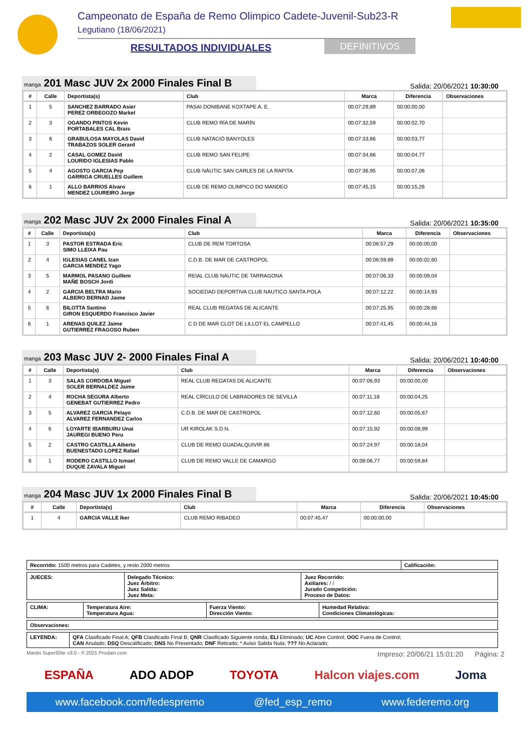Campeonato de España de Remo Olimpico Cadete-Juvenil-Sub23-R
Legutiano (18/06/2021)
RESULTADOS INDIVIDUALES DEFINITIVOS
manga 201 Masc JUV 2x 2000 Finales Final B
Salida: 20/06/2021 10:30:00
| # | Calle | Deportista(s) | Club | Marca | Diferencia | Observaciones |
| --- | --- | --- | --- | --- | --- | --- |
| 1 | 5 | SANCHEZ BARRADO Asier PEREZ ORBEGOZO Markel | PASAI DONIBANE KOXTAPE A. E. | 00:07:29,89 | 00:00:00,00 | |
| 2 | 3 | OGANDO PINTOS Kevin PORTABALES CAL Brais | CLUB REMO RÍA DE MARÍN | 00:07:32,59 | 00:00:02,70 | |
| 3 | 6 | GRABULOSA MAYOLAS David TRABAZOS SOLER Gerard | CLUB NATACIÓ BANYOLES | 00:07:33,66 | 00:00:03,77 | |
| 4 | 2 | CASAL GOMEZ David LOURIDO IGLESIAS Pablo | CLUB REMO SAN FELIPE | 00:07:34,66 | 00:00:04,77 | |
| 5 | 4 | AGOSTO GARCIA Pep GARRIGA CRUELLES Guillem | CLUB NÀUTIC SAN CARLES DE LA RAPITA | 00:07:36,95 | 00:00:07,06 | |
| 6 | 1 | ALLO BARRIOS Alvaro MENDEZ LOUREIRO Jorge | CLUB DE REMO OLIMPICO DO MANDEO | 00:07:45,15 | 00:00:15,26 | |
manga 202 Masc JUV 2x 2000 Finales Final A
Salida: 20/06/2021 10:35:00
| # | Calle | Deportista(s) | Club | Marca | Diferencia | Observaciones |
| --- | --- | --- | --- | --- | --- | --- |
| 1 | 3 | PASTOR ESTRADA Eric SIMO LLEIXA Pau | CLUB DE REM TORTOSA | 00:06:57,29 | 00:00:00,00 | |
| 2 | 4 | IGLESIAS CANEL Izan GARCIA MENDEZ Yago | C.D.B. DE MAR DE CASTROPOL | 00:06:59,89 | 00:00:02,60 | |
| 3 | 5 | MARMOL PASANO Guillem MAÑE BOSCH Jordi | REIAL CLUB NÀUTIC DE TARRAGONA | 00:07:06,33 | 00:00:09,04 | |
| 4 | 2 | GARCIA BELTRA Mario ALBERO BERNAD Jaime | SOCIEDAD DEPORTIVA CLUB NAUTICO SANTA POLA | 00:07:12,22 | 00:00:14,93 | |
| 5 | 6 | BILOTTA Santino GIRON ESQUERDO Francisco Javier | REAL CLUB REGATAS DE ALICANTE | 00:07:25,95 | 00:00:28,66 | |
| 6 | 1 | ARENAS QUILEZ Jaime GUTIERREZ FRAGOSO Ruben | C D DE MAR CLOT DE LILLOT EL CAMPELLO | 00:07:41,45 | 00:00:44,16 | |
manga 203 Masc JUV 2- 2000 Finales Final A
Salida: 20/06/2021 10:40:00
| # | Calle | Deportista(s) | Club | Marca | Diferencia | Observaciones |
| --- | --- | --- | --- | --- | --- | --- |
| 1 | 3 | SALAS CORDOBA Miguel SOLER BERNALDEZ Jaime | REAL CLUB REGATAS DE ALICANTE | 00:07:06,93 | 00:00:00,00 | |
| 2 | 4 | ROCHA SEGURA Alberto GENEBAT GUTIERREZ Pedro | REAL CÍRCULO DE LABRADORES DE SEVILLA | 00:07:11,18 | 00:00:04,25 | |
| 3 | 5 | ALVAREZ GARCIA Pelayo ALVAREZ FERNANDEZ Carlos | C.D.B. DE MAR DE CASTROPOL | 00:07:12,60 | 00:00:05,67 | |
| 4 | 6 | LOYARTE IBARBURU Unai JAUREGI BUENO Peru | UR KIROLAK S.D.N. | 00:07:15,92 | 00:00:08,99 | |
| 5 | 2 | CASTRO CASTILLA Alberto BUENESTADO LOPEZ Rafael | CLUB DE REMO GUADALQUIVIR 86 | 00:07:24,97 | 00:00:18,04 | |
| 6 | 1 | RODERO CASTILLO Ismael DUQUE ZAVALA Miguel | CLUB DE REMO VALLE DE CAMARGO | 00:08:06,77 | 00:00:59,84 | |
manga 204 Masc JUV 1x 2000 Finales Final B
Salida: 20/06/2021 10:45:00
| # | Calle | Deportista(s) | Club | Marca | Diferencia | Observaciones |
| --- | --- | --- | --- | --- | --- | --- |
| 1 | 4 | GARCIA VALLE Iker | CLUB REMO RIBADEO | 00:07:45,47 | 00:00:00,00 | |
| Recorrido: 1500 metros para Cadetes, y resto 2000 metros | Calificación: |
| JUECES: | Delegado Técnico: Juez Árbitro: Juez Salida: Juez Meta: | Juez Recorrido: Axiliares: / / Jurado Competición: Proceso de Datos: |
| CLIMA: | Temperatura Aire: Temperatura Agua: | Fuerza Viento: Dirección Viento: | Humedad Relativa: Condiciones Climatológicas: |
| Observaciones: |
| LEYENDA: | QFA Clasificado Final A; QFB Clasificado Final B; QNR Clasificado Siguiente ronda; ELI Eliminado; UC Abre Control; OOC Fuera de Control; CAN Anulado; DSQ Descalificado; DNS No Presentado; DNF Retirado; * Aviso Salida Nula; ??? No Aclarado; |
Mantis SuperElite v3.0 - © 2021 Prodain.com Impreso: 20/06/21 15:01:20 Página: 2
ESPAÑA ADO ADOP TOYOTA Halcon viajes.com Joma
www.facebook.com/fedespremo @fed_esp_remo www.federemo.org